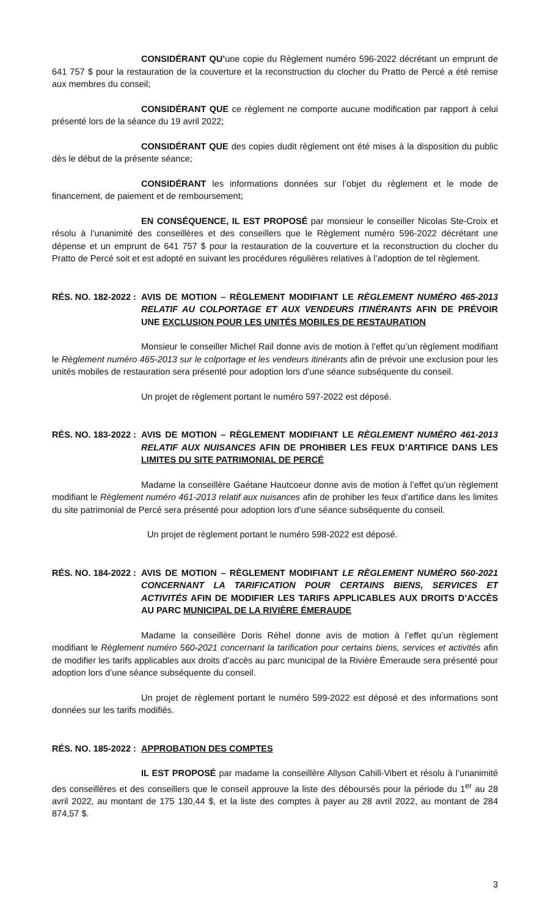CONSIDÉRANT QU’une copie du Règlement numéro 596-2022 décrétant un emprunt de 641 757 $ pour la restauration de la couverture et la reconstruction du clocher du Pratto de Percé a été remise aux membres du conseil;
CONSIDÉRANT QUE ce règlement ne comporte aucune modification par rapport à celui présenté lors de la séance du 19 avril 2022;
CONSIDÉRANT QUE des copies dudit règlement ont été mises à la disposition du public dès le début de la présente séance;
CONSIDÉRANT les informations données sur l’objet du règlement et le mode de financement, de paiement et de remboursement;
EN CONSÉQUENCE, IL EST PROPOSÉ par monsieur le conseiller Nicolas Ste-Croix et résolu à l’unanimité des conseillères et des conseillers que le Règlement numéro 596-2022 décrétant une dépense et un emprunt de 641 757 $ pour la restauration de la couverture et la reconstruction du clocher du Pratto de Percé soit et est adopté en suivant les procédures régulières relatives à l’adoption de tel règlement.
RÉS. NO. 182-2022 :
AVIS DE MOTION – RÈGLEMENT MODIFIANT LE RÈGLEMENT NUMÉRO 465-2013 RELATIF AU COLPORTAGE ET AUX VENDEURS ITINÉRANTS AFIN DE PRÉVOIR UNE EXCLUSION POUR LES UNITÉS MOBILES DE RESTAURATION
Monsieur le conseiller Michel Rail donne avis de motion à l’effet qu’un règlement modifiant le Règlement numéro 465-2013 sur le colportage et les vendeurs itinérants afin de prévoir une exclusion pour les unités mobiles de restauration sera présenté pour adoption lors d’une séance subséquente du conseil.
Un projet de règlement portant le numéro 597-2022 est déposé.
RÉS. NO. 183-2022 :
AVIS DE MOTION – RÈGLEMENT MODIFIANT LE RÈGLEMENT NUMÉRO 461-2013 RELATIF AUX NUISANCES AFIN DE PROHIBER LES FEUX D’ARTIFICE DANS LES LIMITES DU SITE PATRIMONIAL DE PERCÉ
Madame la conseillère Gaétane Hautcoeur donne avis de motion à l’effet qu’un règlement modifiant le Règlement numéro 461-2013 relatif aux nuisances afin de prohiber les feux d’artifice dans les limites du site patrimonial de Percé sera présenté pour adoption lors d’une séance subséquente du conseil.
Un projet de règlement portant le numéro 598-2022 est déposé.
RÉS. NO. 184-2022 :
AVIS DE MOTION – RÈGLEMENT MODIFIANT LE RÈGLEMENT NUMÉRO 560-2021 CONCERNANT LA TARIFICATION POUR CERTAINS BIENS, SERVICES ET ACTIVITÉS AFIN DE MODIFIER LES TARIFS APPLICABLES AUX DROITS D’ACCÈS AU PARC MUNICIPAL DE LA RIVIÈRE ÉMERAUDE
Madame la conseillère Doris Réhel donne avis de motion à l’effet qu’un règlement modifiant le Règlement numéro 560-2021 concernant la tarification pour certains biens, services et activités afin de modifier les tarifs applicables aux droits d’accès au parc municipal de la Rivière Émeraude sera présenté pour adoption lors d’une séance subséquente du conseil.
Un projet de règlement portant le numéro 599-2022 est déposé et des informations sont données sur les tarifs modifiés.
RÉS. NO. 185-2022 :
APPROBATION DES COMPTES
IL EST PROPOSÉ par madame la conseillère Allyson Cahill-Vibert et résolu à l’unanimité des conseillères et des conseillers que le conseil approuve la liste des déboursés pour la période du 1<sup>er</sup> au 28 avril 2022, au montant de 175 130,44 $, et la liste des comptes à payer au 28 avril 2022, au montant de 284 874,57 $.
3